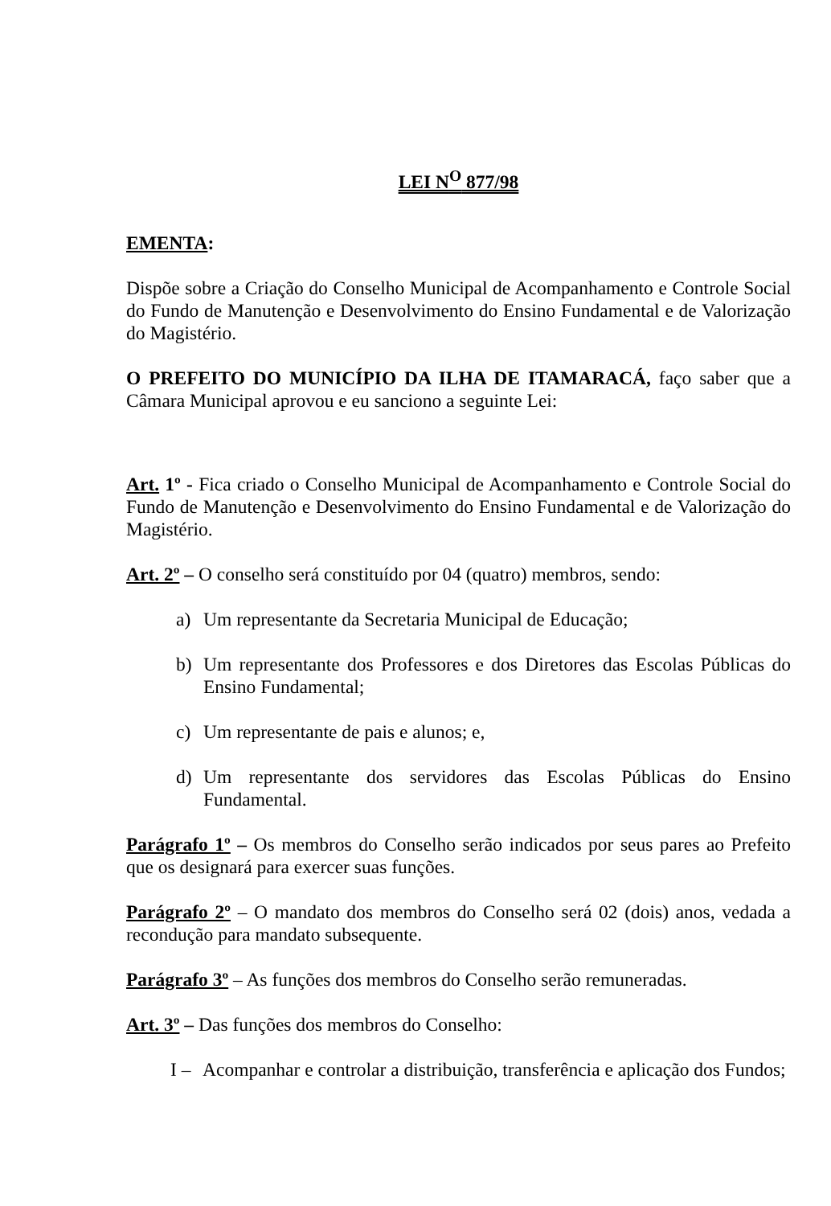LEI N<sup>O</sup> 877/98
EMENTA:
Dispõe sobre a Criação do Conselho Municipal de Acompanhamento e Controle Social do Fundo de Manutenção e Desenvolvimento do Ensino Fundamental e de Valorização do Magistério.
O PREFEITO DO MUNICÍPIO DA ILHA DE ITAMARACÁ, faço saber que a Câmara Municipal aprovou e eu sanciono a seguinte Lei:
Art. 1º - Fica criado o Conselho Municipal de Acompanhamento e Controle Social do Fundo de Manutenção e Desenvolvimento do Ensino Fundamental e de Valorização do Magistério.
Art. 2º – O conselho será constituído por 04 (quatro) membros, sendo:
a) Um representante da Secretaria Municipal de Educação;
b) Um representante dos Professores e dos Diretores das Escolas Públicas do Ensino Fundamental;
c) Um representante de pais e alunos; e,
d) Um representante dos servidores das Escolas Públicas do Ensino Fundamental.
Parágrafo 1º – Os membros do Conselho serão indicados por seus pares ao Prefeito que os designará para exercer suas funções.
Parágrafo 2º – O mandato dos membros do Conselho será 02 (dois) anos, vedada a recondução para mandato subsequente.
Parágrafo 3º – As funções dos membros do Conselho serão remuneradas.
Art. 3º – Das funções dos membros do Conselho:
I – Acompanhar e controlar a distribuição, transferência e aplicação dos Fundos;